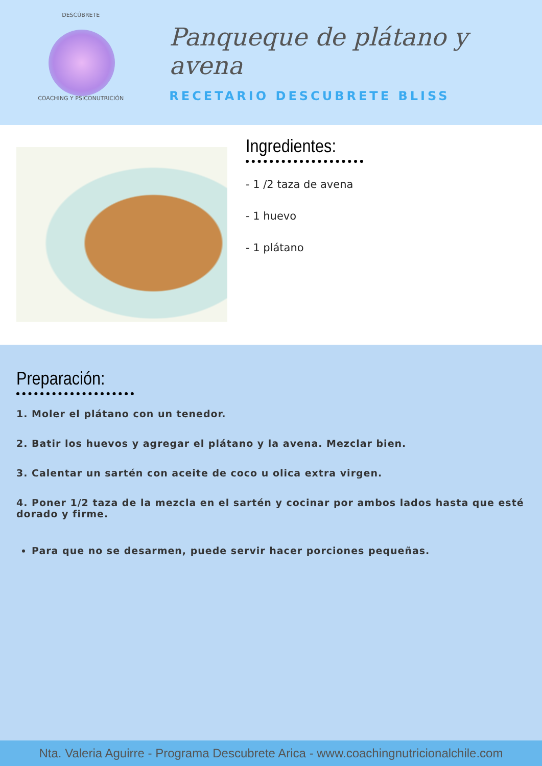DESCÚBRETE
COACHING Y PSICONUTRICIÓN
Panqueque de plátano y avena
RECETARIO DESCUBRETE BLISS
Ingredientes:
- 1 /2 taza de avena
- 1 huevo
- 1 plátano
Preparación:
1. Moler el plátano con un tenedor.
2. Batir los huevos y agregar el plátano y la avena. Mezclar bien.
3. Calentar un sartén con aceite de coco u olica extra virgen.
4. Poner 1/2 taza de la mezcla en el sartén y cocinar por ambos lados hasta que esté dorado y firme.
Para que no se desarmen, puede servir hacer porciones pequeñas.
Nta. Valeria Aguirre - Programa Descubrete Arica - www.coachingnutricionalchile.com